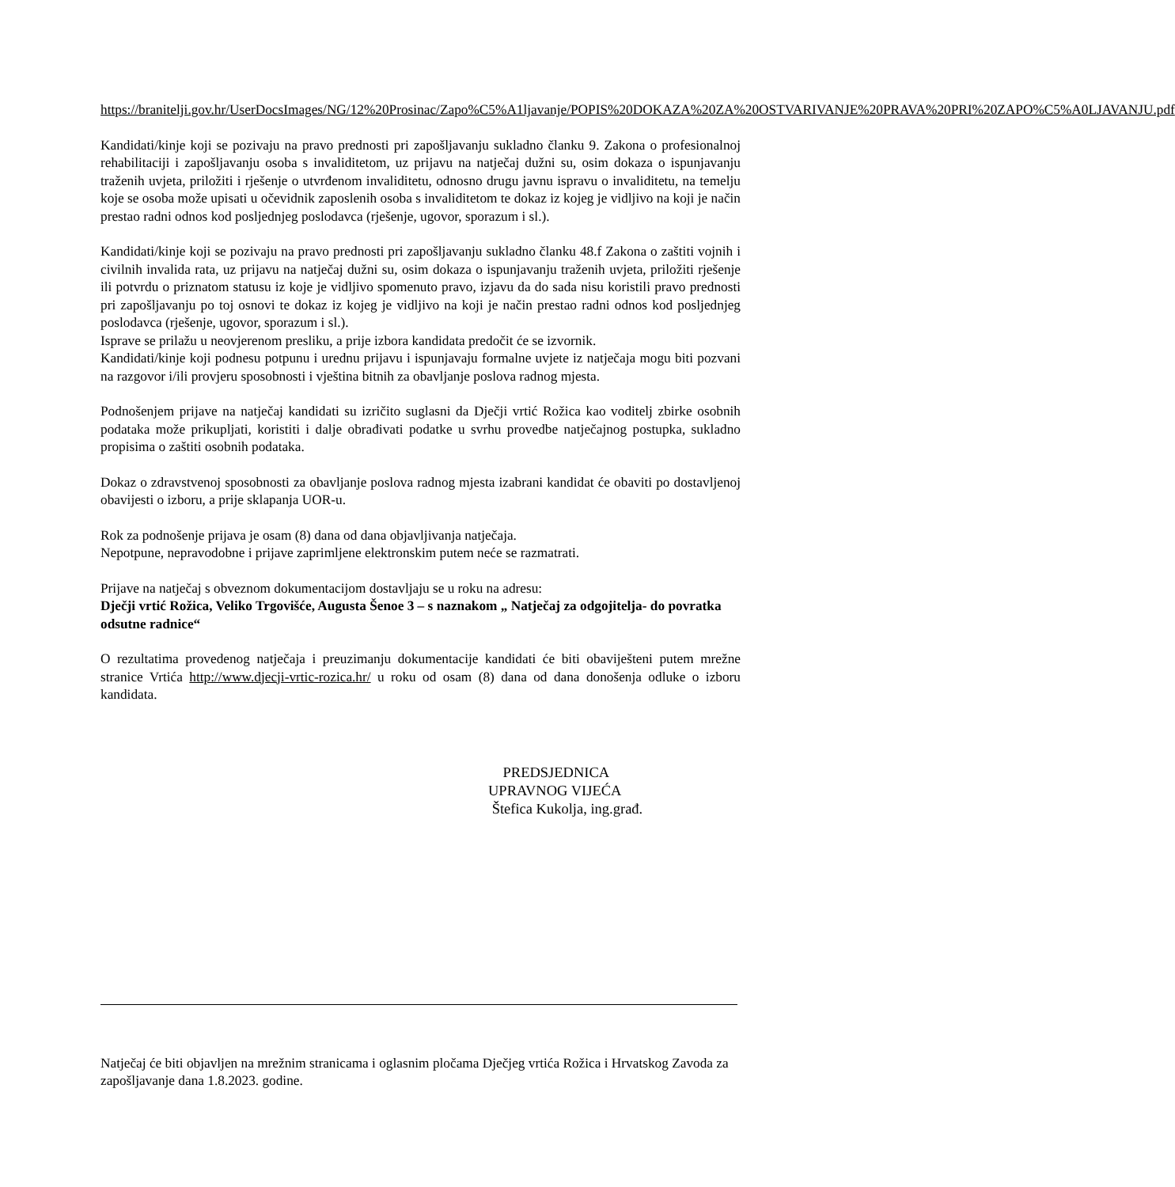https://branitelji.gov.hr/UserDocsImages/NG/12%20Prosinac/Zapo%C5%A1ljavanje/POPIS%20DOKAZA%20ZA%20OSTVARIVANJE%20PRAVA%20PRI%20ZAPO%C5%A0LJAVANJU.pdf
Kandidati/kinje koji se pozivaju na pravo prednosti pri zapošljavanju sukladno članku 9. Zakona o profesionalnoj rehabilitaciji i zapošljavanju osoba s invaliditetom, uz prijavu na natječaj dužni su, osim dokaza o ispunjavanju traženih uvjeta, priložiti i rješenje o utvrđenom invaliditetu, odnosno drugu javnu ispravu o invaliditetu, na temelju koje se osoba može upisati u očevidnik zaposlenih osoba s invaliditetom te dokaz iz kojeg je vidljivo na koji je način prestao radni odnos kod posljednjeg poslodavca (rješenje, ugovor, sporazum i sl.).
Kandidati/kinje koji se pozivaju na pravo prednosti pri zapošljavanju sukladno članku 48.f Zakona o zaštiti vojnih i civilnih invalida rata, uz prijavu na natječaj dužni su, osim dokaza o ispunjavanju traženih uvjeta, priložiti rješenje ili potvrdu o priznatom statusu iz koje je vidljivo spomenuto pravo, izjavu da do sada nisu koristili pravo prednosti pri zapošljavanju po toj osnovi te dokaz iz kojeg je vidljivo na koji je način prestao radni odnos kod posljednjeg poslodavca (rješenje, ugovor, sporazum i sl.).
Isprave se prilažu u neovjerenom presliku, a prije izbora kandidata predočit će se izvornik.
Kandidati/kinje koji podnesu potpunu i urednu prijavu i ispunjavaju formalne uvjete iz natječaja mogu biti pozvani na razgovor i/ili provjeru sposobnosti i vještina bitnih za obavljanje poslova radnog mjesta.
Podnošenjem prijave na natječaj kandidati su izričito suglasni da Dječji vrtić Rožica kao voditelj zbirke osobnih podataka može prikupljati, koristiti i dalje obrađivati podatke u svrhu provedbe natječajnog postupka, sukladno propisima o zaštiti osobnih podataka.
Dokaz o zdravstvenoj sposobnosti za obavljanje poslova radnog mjesta izabrani kandidat će obaviti po dostavljenoj obavijesti o izboru, a prije sklapanja UOR-u.
Rok za podnošenje prijava je osam (8) dana od dana objavljivanja natječaja.
Nepotpune, nepravodobne i prijave zaprimljene elektronskim putem neće se razmatrati.
Prijave na natječaj s obveznom dokumentacijom dostavljaju se u roku na adresu:
Dječji vrtić Rožica, Veliko Trgovišće, Augusta Šenoe 3 – s naznakom „ Natječaj za odgojitelja- do povratka odsutne radnice“
O rezultatima provedenog natječaja i preuzimanju dokumentacije kandidati će biti obaviješteni putem mrežne stranice Vrtića http://www.djecji-vrtic-rozica.hr/ u roku od osam (8) dana od dana donošenja odluke o izboru kandidata.
PREDSJEDNICA
UPRAVNOG VIJEĆA
Štefica Kukolja, ing.građ.
Natječaj će biti objavljen na mrežnim stranicama i oglasnim pločama Dječjeg vrtića Rožica i Hrvatskog Zavoda za zapošljavanje dana 1.8.2023. godine.